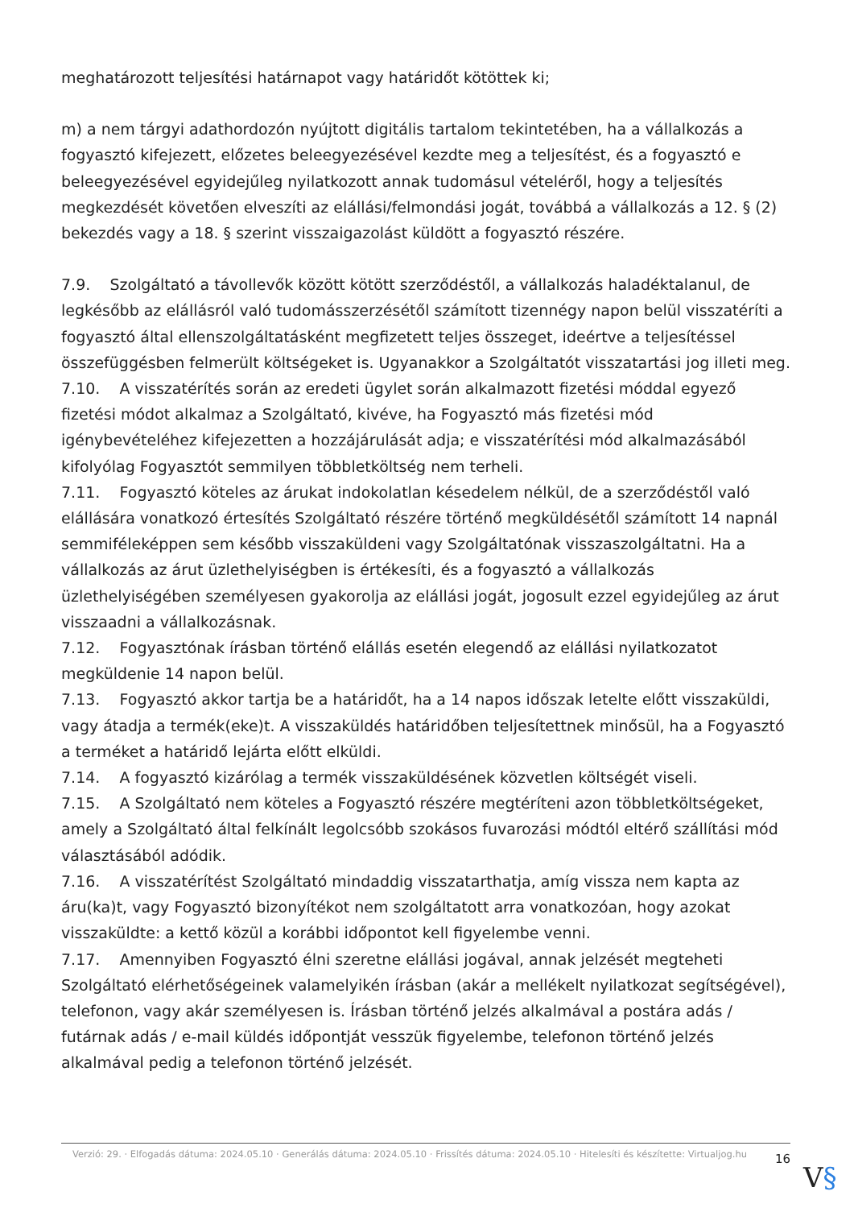meghatározott teljesítési határnapot vagy határidőt kötöttek ki;
m) a nem tárgyi adathordozón nyújtott digitális tartalom tekintetében, ha a vállalkozás a fogyasztó kifejezett, előzetes beleegyezésével kezdte meg a teljesítést, és a fogyasztó e beleegyezésével egyidejűleg nyilatkozott annak tudomásul vételéről, hogy a teljesítés megkezdését követően elveszíti az elállási/felmondási jogát, továbbá a vállalkozás a 12. § (2) bekezdés vagy a 18. § szerint visszaigazolást küldött a fogyasztó részére.
7.9. Szolgáltató a távollevők között kötött szerződéstől, a vállalkozás haladéktalanul, de legkésőbb az elállásról való tudomásszerzésétől számított tizennégy napon belül visszatéríti a fogyasztó által ellenszolgáltatásként megfizetett teljes összeget, ideértve a teljesítéssel összefüggésben felmerült költségeket is. Ugyanakkor a Szolgáltatót visszatartási jog illeti meg.
7.10. A visszatérítés során az eredeti ügylet során alkalmazott fizetési móddal egyező fizetési módot alkalmaz a Szolgáltató, kivéve, ha Fogyasztó más fizetési mód igénybevételéhez kifejezetten a hozzájárulását adja; e visszatérítési mód alkalmazásából kifolyólag Fogyasztót semmilyen többletköltség nem terheli.
7.11. Fogyasztó köteles az árukat indokolatlan késedelem nélkül, de a szerződéstől való elállására vonatkozó értesítés Szolgáltató részére történő megküldésétől számított 14 napnál semmiféleképpen sem később visszaküldeni vagy Szolgáltatónak visszaszolgáltatni. Ha a vállalkozás az árut üzlethelyiségben is értékesíti, és a fogyasztó a vállalkozás üzlethelyiségében személyesen gyakorolja az elállási jogát, jogosult ezzel egyidejűleg az árut visszaadni a vállalkozásnak.
7.12. Fogyasztónak írásban történő elállás esetén elegendő az elállási nyilatkozatot megküldenie 14 napon belül.
7.13. Fogyasztó akkor tartja be a határidőt, ha a 14 napos időszak letelte előtt visszaküldi, vagy átadja a termék(eke)t. A visszaküldés határidőben teljesítettnek minősül, ha a Fogyasztó a terméket a határidő lejárta előtt elküldi.
7.14. A fogyasztó kizárólag a termék visszaküldésének közvetlen költségét viseli.
7.15. A Szolgáltató nem köteles a Fogyasztó részére megtéríteni azon többletköltségeket, amely a Szolgáltató által felkínált legolcsóbb szokásos fuvarozási módtól eltérő szállítási mód választásából adódik.
7.16. A visszatérítést Szolgáltató mindaddig visszatarthatja, amíg vissza nem kapta az áru(ka)t, vagy Fogyasztó bizonyítékot nem szolgáltatott arra vonatkozóan, hogy azokat visszaküldte: a kettő közül a korábbi időpontot kell figyelembe venni.
7.17. Amennyiben Fogyasztó élni szeretne elállási jogával, annak jelzését megteheti Szolgáltató elérhetőségeinek valamelyikén írásban (akár a mellékelt nyilatkozat segítségével), telefonon, vagy akár személyesen is. Írásban történő jelzés alkalmával a postára adás / futárnak adás / e-mail küldés időpontját vesszük figyelembe, telefonon történő jelzés alkalmával pedig a telefonon történő jelzését.
Verzió: 29. · Elfogadás dátuma: 2024.05.10 · Generálás dátuma: 2024.05.10 · Frissítés dátuma: 2024.05.10 · Hitelesíti és készítette: Virtualjog.hu
16
V§